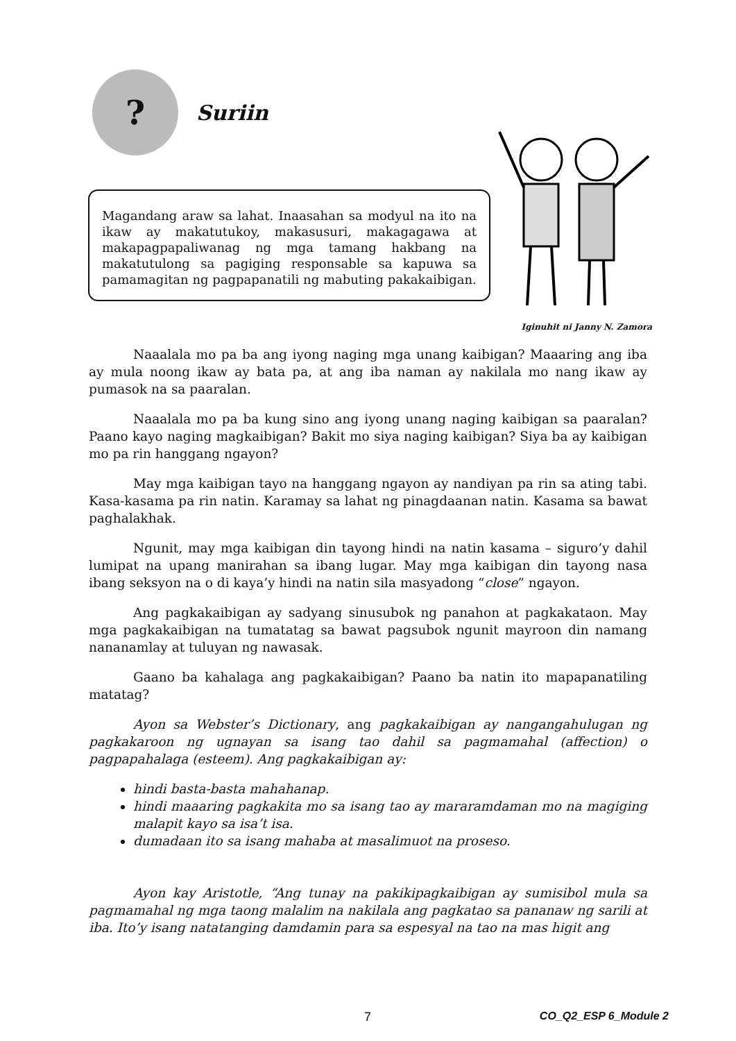?
Suriin
Iginuhit ni Janny N. Zamora
Magandang araw sa lahat. Inaasahan sa modyul na ito na ikaw ay makatutukoy, makasusuri, makagagawa at makapagpapaliwanag ng mga tamang hakbang na makatutulong sa pagiging responsable sa kapuwa sa pamamagitan ng pagpapanatili ng mabuting pakakaibigan.
Naaalala mo pa ba ang iyong naging mga unang kaibigan? Maaaring ang iba ay mula noong ikaw ay bata pa, at ang iba naman ay nakilala mo nang ikaw ay pumasok na sa paaralan.
Naaalala mo pa ba kung sino ang iyong unang naging kaibigan sa paaralan? Paano kayo naging magkaibigan? Bakit mo siya naging kaibigan? Siya ba ay kaibigan mo pa rin hanggang ngayon?
May mga kaibigan tayo na hanggang ngayon ay nandiyan pa rin sa ating tabi. Kasa-kasama pa rin natin. Karamay sa lahat ng pinagdaanan natin. Kasama sa bawat paghalakhak.
Ngunit, may mga kaibigan din tayong hindi na natin kasama – siguro’y dahil lumipat na upang manirahan sa ibang lugar. May mga kaibigan din tayong nasa ibang seksyon na o di kaya’y hindi na natin sila masyadong “close” ngayon.
Ang pagkakaibigan ay sadyang sinusubok ng panahon at pagkakataon. May mga pagkakaibigan na tumatatag sa bawat pagsubok ngunit mayroon din namang nananamlay at tuluyan ng nawasak.
Gaano ba kahalaga ang pagkakaibigan? Paano ba natin ito mapapanatiling matatag?
Ayon sa Webster’s Dictionary, ang pagkakaibigan ay nangangahulugan ng pagkakaroon ng ugnayan sa isang tao dahil sa pagmamahal (affection) o pagpapahalaga (esteem). Ang pagkakaibigan ay:
hindi basta-basta mahahanap.
hindi maaaring pagkakita mo sa isang tao ay mararamdaman mo na magiging malapit kayo sa isa’t isa.
dumadaan ito sa isang mahaba at masalimuot na proseso.
Ayon kay Aristotle, “Ang tunay na pakikipagkaibigan ay sumisibol mula sa pagmamahal ng mga taong malalim na nakilala ang pagkatao sa pananaw ng sarili at iba. Ito’y isang natatanging damdamin para sa espesyal na tao na mas higit ang
7 CO_Q2_ESP 6_Module 2